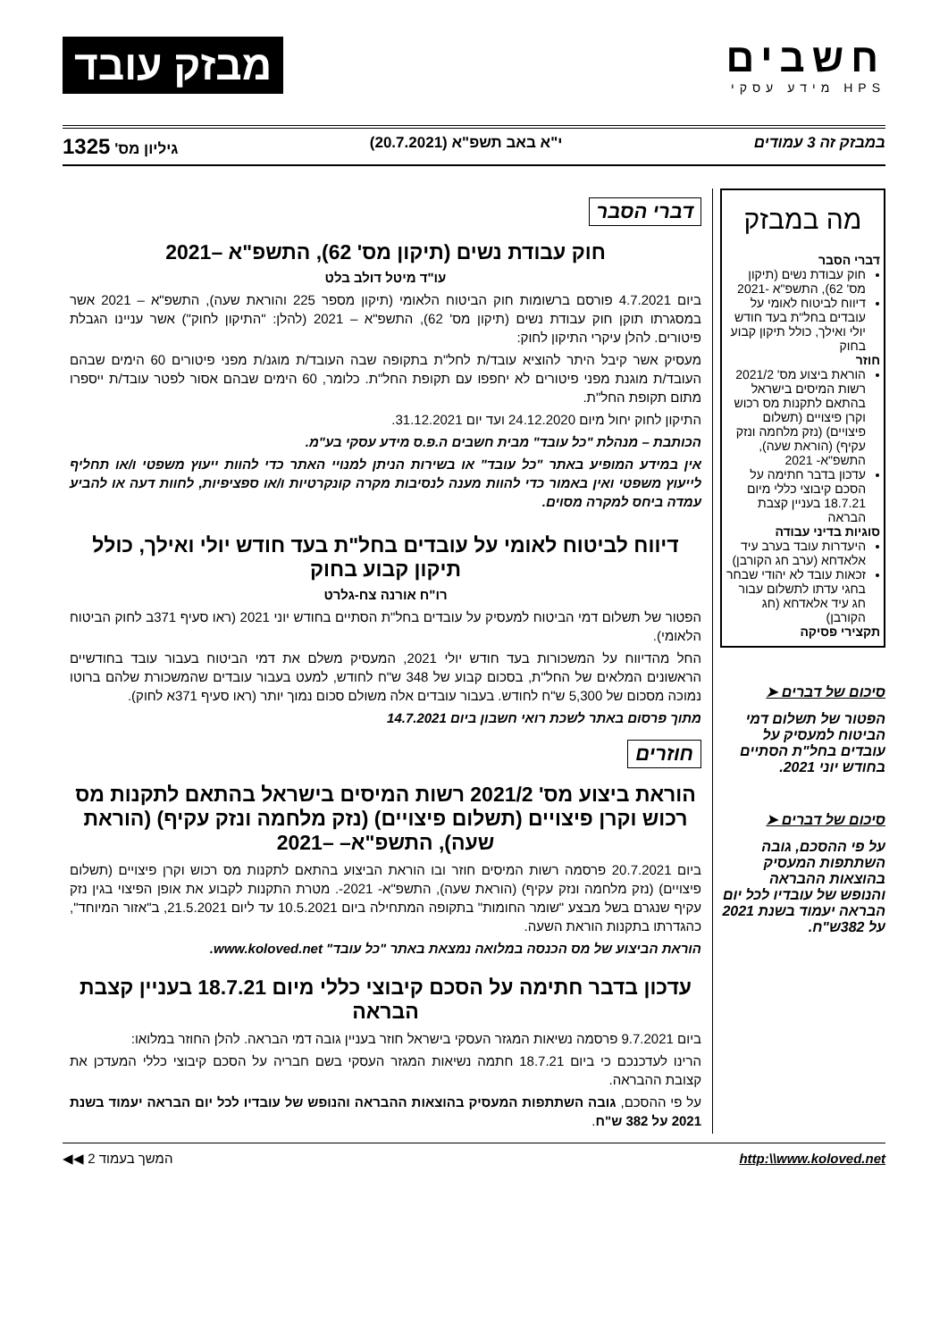חשבים
HPS מידע עסקי
מבזק עובד
במבזק זה 3 עמודים י"א באב תשפ"א (20.7.2021) גיליון מס' 1325
מה במבזק
דברי הסבר
חוק עבודת נשים (תיקון מס' 62), התשפ"א -2021
דיווח לביטוח לאומי על עובדים בחל"ת בעד חודש יולי ואילך, כולל תיקון קבוע בחוק
חוזר
הוראת ביצוע מס' 2021/2 רשות המיסים בישראל בהתאם לתקנות מס רכוש וקרן פיצויים (תשלום פיצויים) (נזק מלחמה ונזק עקיף) (הוראת שעה), התשפ"א- 2021
עדכון בדבר חתימה על הסכם קיבוצי כללי מיום 18.7.21 בעניין קצבת הבראה
סוגיות בדיני עבודה
היעדרות עובד בערב עיד אלאדחא (ערב חג הקורבן)
זכאות עובד לא יהודי שבחר בחגי עדתו לתשלום עבור חג עיד אלאדחא (חג הקורבן)
תקצירי פסיקה
סיכום של דברים ➤
הפטור של תשלום דמי הביטוח למעסיק על עובדים בחל"ת הסתיים בחודש יוני 2021.
סיכום של דברים ➤
על פי ההסכם, גובה השתתפות המעסיק בהוצאות ההבראה והנופש של עובדיו לכל יום הבראה יעמוד בשנת 2021 על 382ש"ח.
דברי הסבר
חוק עבודת נשים (תיקון מס' 62), התשפ"א –2021
עו"ד מיטל דולב בלט
ביום 4.7.2021 פורסם ברשומות חוק הביטוח הלאומי (תיקון מספר 225 והוראת שעה), התשפ"א – 2021 אשר במסגרתו תוקן חוק עבודת נשים (תיקון מס' 62), התשפ"א – 2021 (להלן: "התיקון לחוק") אשר עניינו הגבלת פיטורים. להלן עיקרי התיקון לחוק:
מעסיק אשר קיבל היתר להוציא עובד/ת לחל"ת בתקופה שבה העובד/ת מוגנ/ת מפני פיטורים 60 הימים שבהם העובד/ת מוגנת מפני פיטורים לא יחפפו עם תקופת החל"ת. כלומר, 60 הימים שבהם אסור לפטר עובד/ת ייספרו מתום תקופת החל"ת.
התיקון לחוק יחול מיום 24.12.2020 ועד יום 31.12.2021.
הכותבת – מנהלת "כל עובד" מבית חשבים ה.פ.ס מידע עסקי בע"מ.
אין במידע המופיע באתר "כל עובד" או בשירות הניתן למנויי האתר כדי להוות ייעוץ משפטי ו/או תחליף לייעוץ משפטי ואין באמור כדי להוות מענה לנסיבות מקרה קונקרטיות ו/או ספציפיות, לחוות דעה או להביע עמדה ביחס למקרה מסוים.
דיווח לביטוח לאומי על עובדים בחל"ת בעד חודש יולי ואילך, כולל תיקון קבוע בחוק
רו"ח אורנה צח-גלרט
הפטור של תשלום דמי הביטוח למעסיק על עובדים בחל"ת הסתיים בחודש יוני 2021 (ראו סעיף 371ב לחוק הביטוח הלאומי).
החל מהדיווח על המשכורות בעד חודש יולי 2021, המעסיק משלם את דמי הביטוח בעבור עובד בחודשיים הראשונים המלאים של החל"ת, בסכום קבוע של 348 ש"ח לחודש, למעט בעבור עובדים שהמשכורת שלהם ברוטו נמוכה מסכום של 5,300 ש"ח לחודש. בעבור עובדים אלה משולם סכום נמוך יותר (ראו סעיף 371א לחוק).
מתוך פרסום באתר לשכת רואי חשבון ביום 14.7.2021
חוזרים
הוראת ביצוע מס' 2021/2 רשות המיסים בישראל בהתאם לתקנות מס רכוש וקרן פיצויים (תשלום פיצויים) (נזק מלחמה ונזק עקיף) (הוראת שעה), התשפ"א– –2021
ביום 20.7.2021 פרסמה רשות המיסים חוזר ובו הוראת הביצוע בהתאם לתקנות מס רכוש וקרן פיצויים (תשלום פיצויים) (נזק מלחמה ונזק עקיף) (הוראת שעה), התשפ"א- 2021-. מטרת התקנות לקבוע את אופן הפיצוי בגין נזק עקיף שנגרם בשל מבצע "שומר החומות" בתקופה המתחילה ביום 10.5.2021 עד ליום 21.5.2021, ב"אזור המיוחד", כהגדרתו בתקנות הוראת השעה.
הוראת הביצוע של מס הכנסה במלואה נמצאת באתר "כל עובד" www.koloved.net.
עדכון בדבר חתימה על הסכם קיבוצי כללי מיום 18.7.21 בעניין קצבת הבראה
ביום 9.7.2021 פרסמה נשיאות המגזר העסקי בישראל חוזר בעניין גובה דמי הבראה. להלן החוזר במלואו:
הרינו לעדכנכם כי ביום 18.7.21 חתמה נשיאות המגזר העסקי בשם חבריה על הסכם קיבוצי כללי המעדכן את קצובת ההבראה.
על פי ההסכם, גובה השתתפות המעסיק בהוצאות ההבראה והנופש של עובדיו לכל יום הבראה יעמוד בשנת 2021 על 382 ש"ח.
http:\\www.koloved.net המשך בעמוד 2 ◀◀